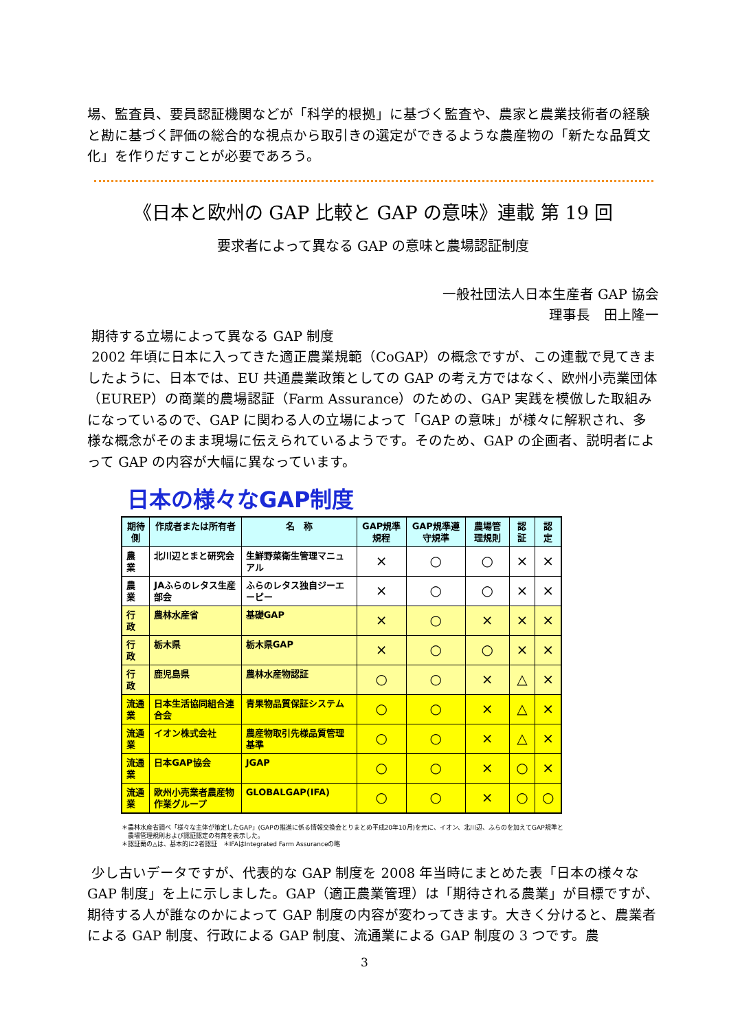場、監査員、要員認証機関などが「科学的根拠」に基づく監査や、農家と農業技術者の経験と勘に基づく評価の総合的な視点から取引きの選定ができるような農産物の「新たな品質文化」を作りだすことが必要であろう。
《日本と欧州の GAP 比較と GAP の意味》連載 第 19 回
要求者によって異なる GAP の意味と農場認証制度
一般社団法人日本生産者 GAP 協会
理事長　田上隆一
期待する立場によって異なる GAP 制度
2002 年頃に日本に入ってきた適正農業規範（CoGAP）の概念ですが、この連載で見てきましたように、日本では、EU 共通農業政策としての GAP の考え方ではなく、欧州小売業団体（EUREP）の商業的農場認証（Farm Assurance）のための、GAP 実践を模倣した取組みになっているので、GAP に関わる人の立場によって「GAP の意味」が様々に解釈され、多様な概念がそのまま現場に伝えられているようです。そのため、GAP の企画者、説明者によって GAP の内容が大幅に異なっています。
日本の様々なGAP制度
| 期待側 | 作成者または所有者 | 名 称 | GAP規準規程 | GAP規準遵守規準 | 農場管理規則 | 認 証 | 認 定 |
| --- | --- | --- | --- | --- | --- | --- | --- |
| 農 業 | 北川辺とまと研究会 | 生鮮野菜衛生管理マニュアル | × | ○ | ○ | × | × |
| 農 業 | JAふらのレタス生産部会 | ふらのレタス独自ジーエーピー | × | ○ | ○ | × | × |
| 行 政 | 農林水産省 | 基礎GAP | × | ○ | × | × | × |
| 行 政 | 栃木県 | 栃木県GAP | × | ○ | ○ | × | × |
| 行 政 | 鹿児島県 | 農林水産物認証 | ○ | ○ | × | △ | × |
| 流通業 | 日本生活協同組合連合会 | 青果物品質保証システム | ○ | ○ | × | △ | × |
| 流通業 | イオン株式会社 | 農産物取引先様品質管理基準 | ○ | ○ | × | △ | × |
| 流通業 | 日本GAP協会 | JGAP | ○ | ○ | × | ○ | × |
| 流通業 | 欧州小売業者農産物作業グループ | GLOBALGAP(IFA) | ○ | ○ | × | ○ | ○ |
＊農林水産省調べ「様々な主体が策定したGAP」(GAPの推進に係る情報交換会とりまとめ平成20年10月)を元に、イオン、北川辺、ふらのを加えてGAP規準と
農場管理規則および認証認定の有無を表示した。
＊認証蘭の△は、基本的に2者認証　＊IFAはIntegrated Farm Assuranceの略
少し古いデータですが、代表的な GAP 制度を 2008 年当時にまとめた表「日本の様々な GAP 制度」を上に示しました。GAP（適正農業管理）は「期待される農業」が目標ですが、期待する人が誰なのかによって GAP 制度の内容が変わってきます。大きく分けると、農業者による GAP 制度、行政による GAP 制度、流通業による GAP 制度の 3 つです。農
3